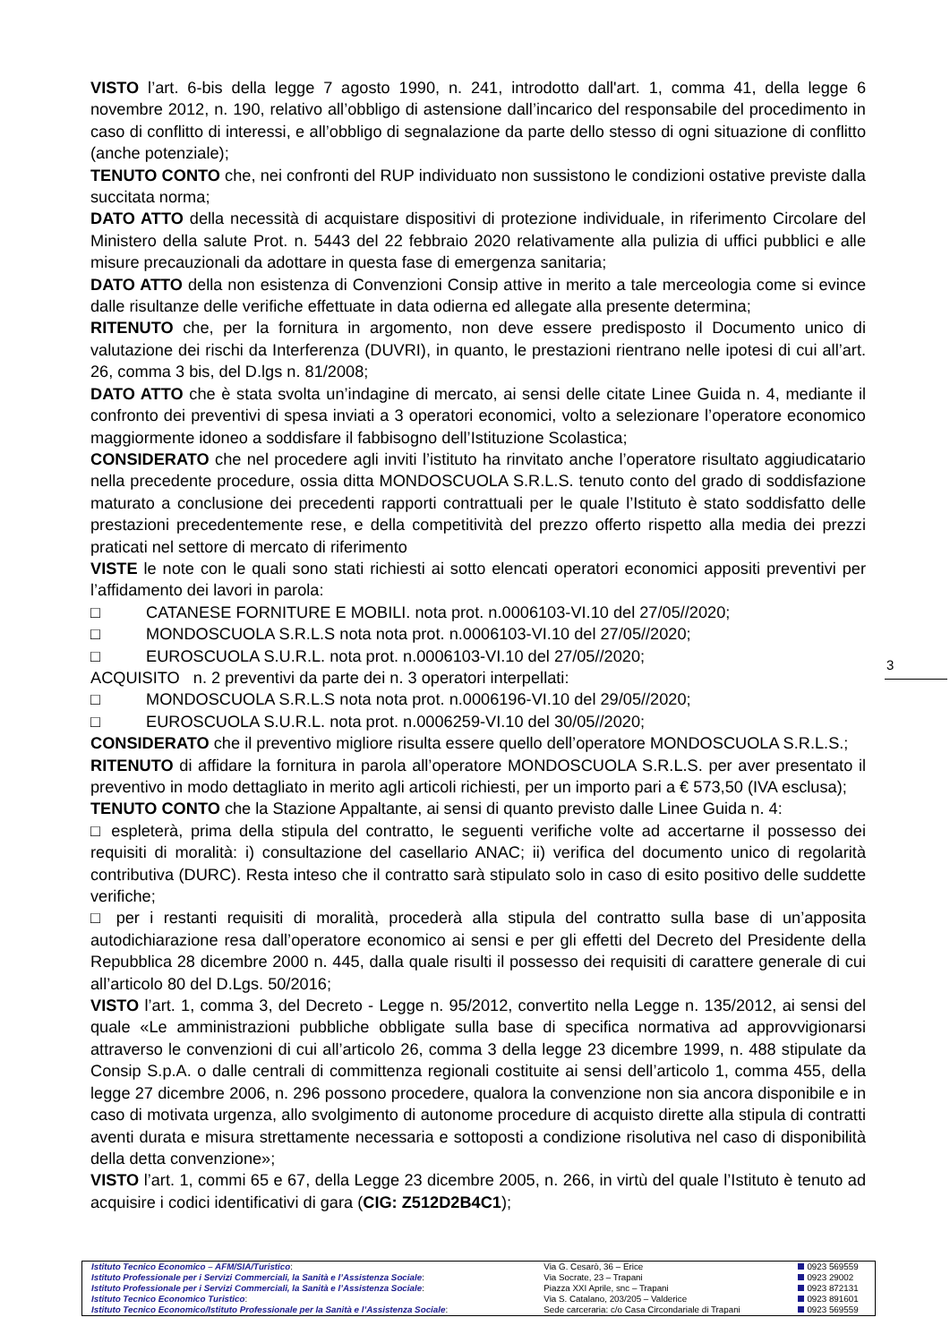VISTO l’art. 6-bis della legge 7 agosto 1990, n. 241, introdotto dall'art. 1, comma 41, della legge 6 novembre 2012, n. 190, relativo all’obbligo di astensione dall’incarico del responsabile del procedimento in caso di conflitto di interessi, e all’obbligo di segnalazione da parte dello stesso di ogni situazione di conflitto (anche potenziale);
TENUTO CONTO che, nei confronti del RUP individuato non sussistono le condizioni ostative previste dalla succitata norma;
DATO ATTO della necessità di acquistare dispositivi di protezione individuale, in riferimento Circolare del Ministero della salute Prot. n. 5443 del 22 febbraio 2020 relativamente alla pulizia di uffici pubblici e alle misure precauzionali da adottare in questa fase di emergenza sanitaria;
DATO ATTO della non esistenza di Convenzioni Consip attive in merito a tale merceologia come si evince dalle risultanze delle verifiche effettuate in data odierna ed allegate alla presente determina;
RITENUTO che, per la fornitura in argomento, non deve essere predisposto il Documento unico di valutazione dei rischi da Interferenza (DUVRI), in quanto, le prestazioni rientrano nelle ipotesi di cui all’art. 26, comma 3 bis, del D.lgs n. 81/2008;
DATO ATTO che è stata svolta un’indagine di mercato, ai sensi delle citate Linee Guida n. 4, mediante il confronto dei preventivi di spesa inviati a 3 operatori economici, volto a selezionare l’operatore economico maggiormente idoneo a soddisfare il fabbisogno dell’Istituzione Scolastica;
CONSIDERATO che nel procedere agli inviti l’istituto ha rinvitato anche l’operatore risultato aggiudicatario nella precedente procedure, ossia ditta MONDOSCUOLA S.R.L.S. tenuto conto del grado di soddisfazione maturato a conclusione dei precedenti rapporti contrattuali per le quale l’Istituto è stato soddisfatto delle prestazioni precedentemente rese, e della competitività del prezzo offerto rispetto alla media dei prezzi praticati nel settore di mercato di riferimento
VISTE le note con le quali sono stati richiesti ai sotto elencati operatori economici appositi preventivi per l’affidamento dei lavori in parola:
□ CATANESE FORNITURE E MOBILI. nota prot. n.0006103-VI.10 del 27/05//2020;
□ MONDOSCUOLA S.R.L.S nota nota prot. n.0006103-VI.10 del 27/05//2020;
□ EUROSCUOLA S.U.R.L. nota prot. n.0006103-VI.10 del 27/05//2020;
ACQUISITO n. 2 preventivi da parte dei n. 3 operatori interpellati:
□ MONDOSCUOLA S.R.L.S nota nota prot. n.0006196-VI.10 del 29/05//2020;
□ EUROSCUOLA S.U.R.L. nota prot. n.0006259-VI.10 del 30/05//2020;
CONSIDERATO che il preventivo migliore risulta essere quello dell’operatore MONDOSCUOLA S.R.L.S.;
RITENUTO di affidare la fornitura in parola all’operatore MONDOSCUOLA S.R.L.S. per aver presentato il preventivo in modo dettagliato in merito agli articoli richiesti, per un importo pari a € 573,50 (IVA esclusa);
TENUTO CONTO che la Stazione Appaltante, ai sensi di quanto previsto dalle Linee Guida n. 4:
□ espleterà, prima della stipula del contratto, le seguenti verifiche volte ad accertarne il possesso dei requisiti di moralità: i) consultazione del casellario ANAC; ii) verifica del documento unico di regolarità contributiva (DURC). Resta inteso che il contratto sarà stipulato solo in caso di esito positivo delle suddette verifiche;
□ per i restanti requisiti di moralità, procederà alla stipula del contratto sulla base di un’apposita autodichiarazione resa dall’operatore economico ai sensi e per gli effetti del Decreto del Presidente della Repubblica 28 dicembre 2000 n. 445, dalla quale risulti il possesso dei requisiti di carattere generale di cui all’articolo 80 del D.Lgs. 50/2016;
VISTO l’art. 1, comma 3, del Decreto - Legge n. 95/2012, convertito nella Legge n. 135/2012, ai sensi del quale «Le amministrazioni pubbliche obbligate sulla base di specifica normativa ad approvvigionarsi attraverso le convenzioni di cui all’articolo 26, comma 3 della legge 23 dicembre 1999, n. 488 stipulate da Consip S.p.A. o dalle centrali di committenza regionali costituite ai sensi dell’articolo 1, comma 455, della legge 27 dicembre 2006, n. 296 possono procedere, qualora la convenzione non sia ancora disponibile e in caso di motivata urgenza, allo svolgimento di autonome procedure di acquisto dirette alla stipula di contratti aventi durata e misura strettamente necessaria e sottoposti a condizione risolutiva nel caso di disponibilità della detta convenzione»;
VISTO l’art. 1, commi 65 e 67, della Legge 23 dicembre 2005, n. 266, in virtù del quale l’Istituto è tenuto ad acquisire i codici identificativi di gara (CIG: Z512D2B4C1);
3
| Istituto Tecnico Economico – AFM/SIA/Turistico : | Via G. Cesarò, 36 – Erice | 0923 569559 |
| Istituto Professionale per i Servizi Commerciali, la Sanità e l’Assistenza Sociale : | Via Socrate, 23 – Trapani | 0923 29002 |
| Istituto Professionale per i Servizi Commerciali, la Sanità e l’Assistenza Sociale : | Piazza XXI Aprile, snc – Trapani | 0923 872131 |
| Istituto Tecnico Economico Turistico : | Via S. Catalano, 203/205 – Valderice | 0923 891601 |
| Istituto Tecnico Economico/Istituto Professionale per la Sanità e l’Assistenza Sociale : | Sede carceraria: c/o Casa Circondariale di Trapani | 0923 569559 |